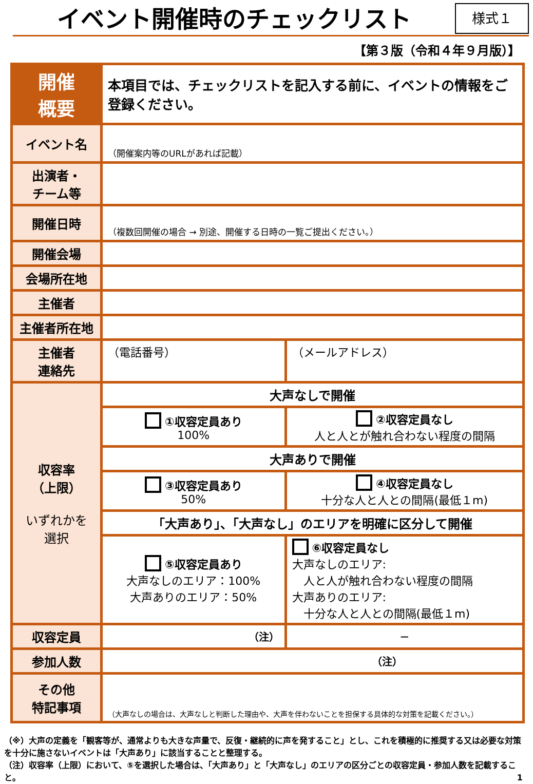イベント開催時のチェックリスト
様式１
【第３版（令和４年９月版）】
| 開催 概要 | 本項目では、チェックリストを記入する前に、イベントの情報をご登録ください。 | |
| イベント名 | （開催案内等のURLがあれば記載） | |
| 出演者・ チーム等 | | |
| 開催日時 | （複数回開催の場合 → 別途、開催する日時の一覧ご提出ください。） | |
| 開催会場 | | |
| 会場所在地 | | |
| 主催者 | | |
| 主催者所在地 | | |
| 主催者 連絡先 | （電話番号） | （メールアドレス） |
| 収容率 （上限） いずれかを 選択 | 大声なしで開催 | |
| | ①収容定員あり 100% | ②収容定員なし 人と人とが触れ合わない程度の間隔 |
| | 大声ありで開催 | |
| | ③収容定員あり 50% | ④収容定員なし 十分な人と人との間隔(最低１m) |
| | 「大声あり」、「大声なし」のエリアを明確に区分して開催 | |
| | ⑤収容定員あり 大声なしのエリア：100% 大声ありのエリア：50% | ⑥収容定員なし 大声なしのエリア: 人と人が触れ合わない程度の間隔 大声ありのエリア: 十分な人と人との間隔(最低１m) |
| 収容定員 | （注） | — |
| 参加人数 | （注） | |
| その他 特記事項 | （大声なしの場合は、大声なしと判断した理由や、大声を伴わないことを担保する具体的な対策を記載ください。） | |
（※）大声の定義を「観客等が、通常よりも大きな声量で、反復・継続的に声を発すること」とし、これを積極的に推奨する又は必要な対策を十分に施さないイベントは「大声あり」に該当することと整理する。
（注）収容率（上限）において、⑤を選択した場合は、「大声あり」と「大声なし」のエリアの区分ごとの収容定員・参加人数を記載すること。 1